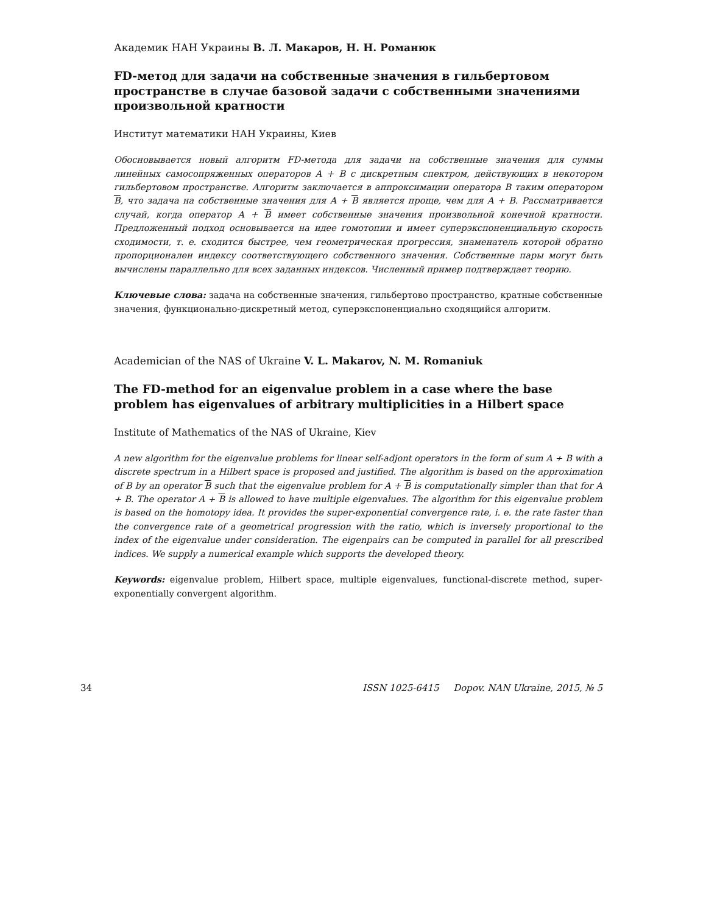Академик НАН Украины В. Л. Макаров, Н. Н. Романюк
FD-метод для задачи на собственные значения в гильбертовом пространстве в случае базовой задачи с собственными значениями произвольной кратности
Институт математики НАН Украины, Киев
Обосновывается новый алгоритм FD-метода для задачи на собственные значения для суммы линейных самосопряженных операторов A + B с дискретным спектром, действующих в некотором гильбертовом пространстве. Алгоритм заключается в аппроксимации оператора B таким оператором B, что задача на собственные значения для A + B является проще, чем для A + B. Рассматривается случай, когда оператор A + B имеет собственные значения произвольной конечной кратности. Предложенный подход основывается на идее гомотопии и имеет суперэкспоненциальную скорость сходимости, т. е. сходится быстрее, чем геометрическая прогрессия, знаменатель которой обратно пропорционален индексу соответствующего собственного значения. Собственные пары могут быть вычислены параллельно для всех заданных индексов. Численный пример подтверждает теорию.
Ключевые слова: задача на собственные значения, гильбертово пространство, кратные собственные значения, функционально-дискретный метод, суперэкспоненциально сходящийся алгоритм.
Academician of the NAS of Ukraine V. L. Makarov, N. M. Romaniuk
The FD-method for an eigenvalue problem in a case where the base problem has eigenvalues of arbitrary multiplicities in a Hilbert space
Institute of Mathematics of the NAS of Ukraine, Kiev
A new algorithm for the eigenvalue problems for linear self-adjont operators in the form of sum A + B with a discrete spectrum in a Hilbert space is proposed and justified. The algorithm is based on the approximation of B by an operator B such that the eigenvalue problem for A + B is computationally simpler than that for A + B. The operator A + B is allowed to have multiple eigenvalues. The algorithm for this eigenvalue problem is based on the homotopy idea. It provides the super-exponential convergence rate, i. e. the rate faster than the convergence rate of a geometrical progression with the ratio, which is inversely proportional to the index of the eigenvalue under consideration. The eigenpairs can be computed in parallel for all prescribed indices. We supply a numerical example which supports the developed theory.
Keywords: eigenvalue problem, Hilbert space, multiple eigenvalues, functional-discrete method, super-exponentially convergent algorithm.
34 ISSN 1025-6415 Dopov. NAN Ukraine, 2015, № 5